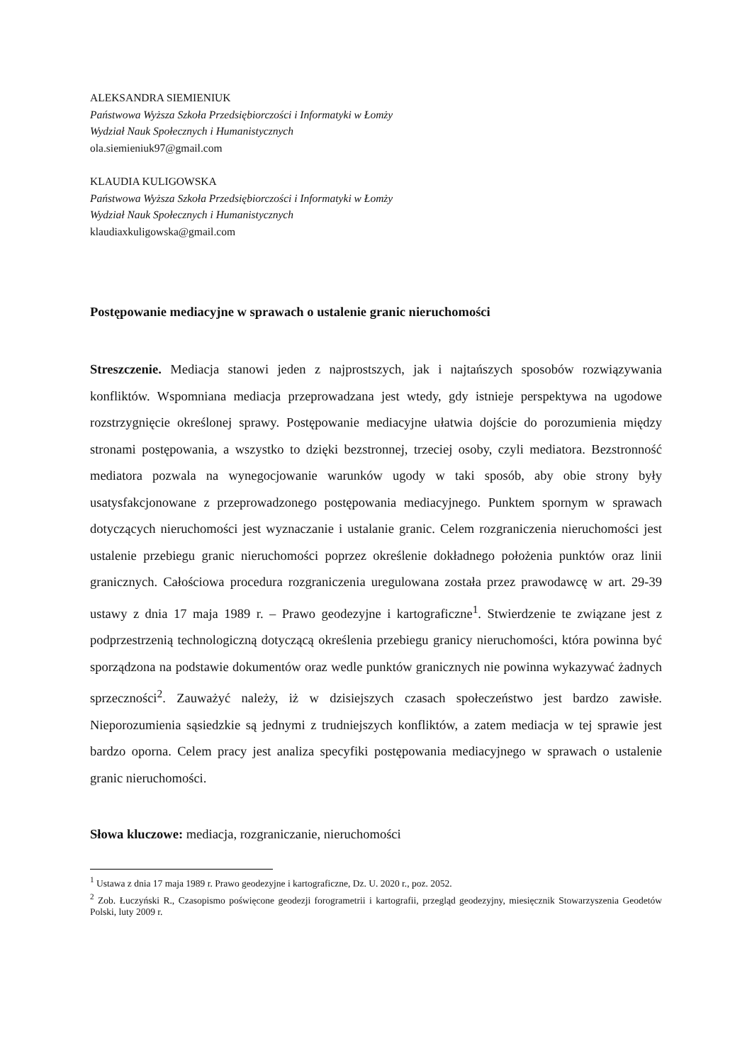ALEKSANDRA SIEMIENIUK
Państwowa Wyższa Szkoła Przedsiębiorczości i Informatyki w Łomży
Wydział Nauk Społecznych i Humanistycznych
ola.siemieniuk97@gmail.com
KLAUDIA KULIGOWSKA
Państwowa Wyższa Szkoła Przedsiębiorczości i Informatyki w Łomży
Wydział Nauk Społecznych i Humanistycznych
klaudiaxkuligowska@gmail.com
Postępowanie mediacyjne w sprawach o ustalenie granic nieruchomości
Streszczenie. Mediacja stanowi jeden z najprostszych, jak i najtańszych sposobów rozwiązywania konfliktów. Wspomniana mediacja przeprowadzana jest wtedy, gdy istnieje perspektywa na ugodowe rozstrzygnięcie określonej sprawy. Postępowanie mediacyjne ułatwia dojście do porozumienia między stronami postępowania, a wszystko to dzięki bezstronnej, trzeciej osoby, czyli mediatora. Bezstronność mediatora pozwala na wynegocjowanie warunków ugody w taki sposób, aby obie strony były usatysfakcjonowane z przeprowadzonego postępowania mediacyjnego. Punktem spornym w sprawach dotyczących nieruchomości jest wyznaczanie i ustalanie granic. Celem rozgraniczenia nieruchomości jest ustalenie przebiegu granic nieruchomości poprzez określenie dokładnego położenia punktów oraz linii granicznych. Całościowa procedura rozgraniczenia uregulowana została przez prawodawcę w art. 29-39 ustawy z dnia 17 maja 1989 r. – Prawo geodezyjne i kartograficzne<sup>1</sup>. Stwierdzenie te związane jest z podprzestrzenią technologiczną dotyczącą określenia przebiegu granicy nieruchomości, która powinna być sporządzona na podstawie dokumentów oraz wedle punktów granicznych nie powinna wykazywać żadnych sprzeczności<sup>2</sup>. Zauważyć należy, iż w dzisiejszych czasach społeczeństwo jest bardzo zawisłe. Nieporozumienia sąsiedzkie są jednymi z trudniejszych konfliktów, a zatem mediacja w tej sprawie jest bardzo oporna. Celem pracy jest analiza specyfiki postępowania mediacyjnego w sprawach o ustalenie granic nieruchomości.
Słowa kluczowe: mediacja, rozgraniczanie, nieruchomości
<sup>1</sup> Ustawa z dnia 17 maja 1989 r. Prawo geodezyjne i kartograficzne, Dz. U. 2020 r., poz. 2052.
<sup>2</sup> Zob. Łuczyński R., Czasopismo poświęcone geodezji forogrametrii i kartografii, przegląd geodezyjny, miesięcznik Stowarzyszenia Geodetów Polski, luty 2009 r.